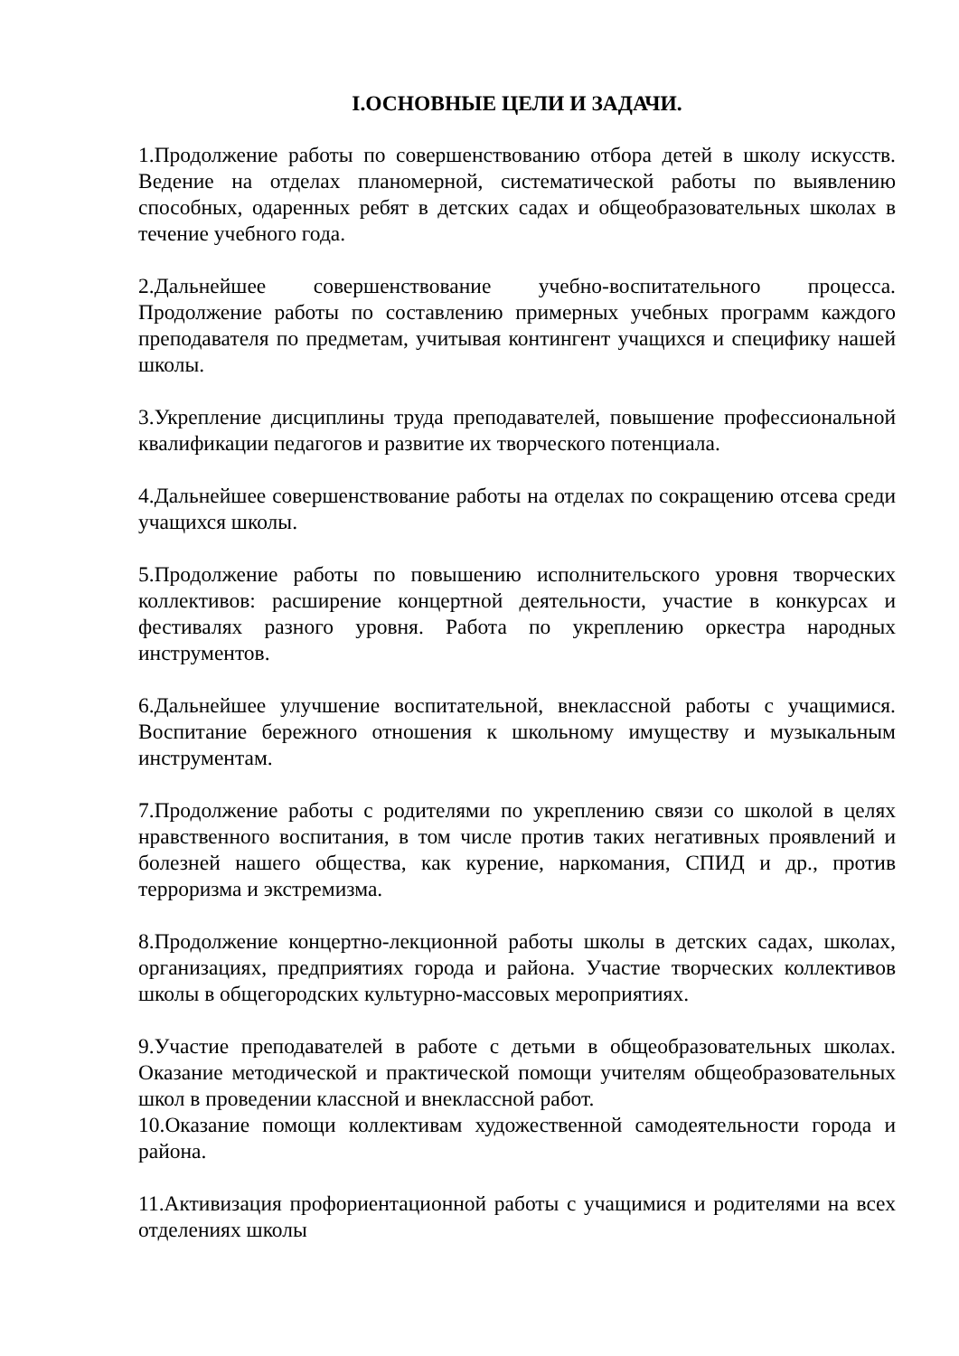I.ОСНОВНЫЕ ЦЕЛИ И ЗАДАЧИ.
1.Продолжение работы по совершенствованию отбора детей в школу искусств. Ведение на отделах планомерной, систематической работы по выявлению способных, одаренных ребят в детских садах и общеобразовательных школах в течение учебного года.
2.Дальнейшее совершенствование учебно-воспитательного процесса. Продолжение работы по составлению примерных учебных программ каждого преподавателя по предметам, учитывая контингент учащихся и специфику нашей школы.
3.Укрепление дисциплины труда преподавателей, повышение профессиональной квалификации педагогов и развитие их творческого потенциала.
4.Дальнейшее совершенствование работы на отделах по сокращению отсева среди учащихся школы.
5.Продолжение работы по повышению исполнительского уровня творческих коллективов: расширение концертной деятельности, участие в конкурсах и фестивалях разного уровня. Работа по укреплению оркестра народных инструментов.
6.Дальнейшее улучшение воспитательной, внеклассной работы с учащимися. Воспитание бережного отношения к школьному имуществу и музыкальным инструментам.
7.Продолжение работы с родителями по укреплению связи со школой в целях нравственного воспитания, в том числе против таких негативных проявлений и болезней нашего общества, как курение, наркомания, СПИД и др., против терроризма и экстремизма.
8.Продолжение концертно-лекционной работы школы в детских садах, школах, организациях, предприятиях города и района. Участие творческих коллективов школы в общегородских культурно-массовых мероприятиях.
9.Участие преподавателей в работе с детьми в общеобразовательных школах. Оказание методической и практической помощи учителям общеобразовательных школ в проведении классной и внеклассной работ.
10.Оказание помощи коллективам художественной самодеятельности города и района.
11.Активизация профориентационной работы с учащимися и родителями на всех отделениях школы